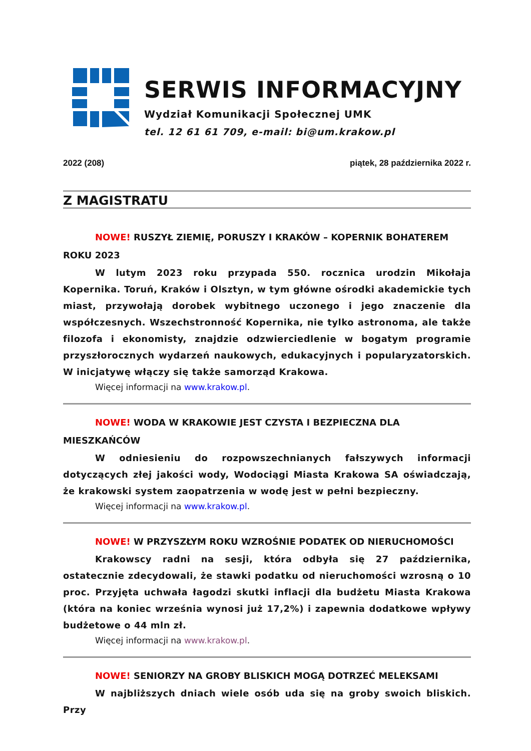SERWIS INFORMACYJNY
Wydział Komunikacji Społecznej UMK
tel. 12 61 61 709, e-mail: bi@um.krakow.pl
2022 (208) piątek, 28 października 2022 r.
Z MAGISTRATU
NOWE! RUSZYŁ ZIEMIĘ, PORUSZY I KRAKÓW – KOPERNIK BOHATEREM ROKU 2023
W lutym 2023 roku przypada 550. rocznica urodzin Mikołaja Kopernika. Toruń, Kraków i Olsztyn, w tym główne ośrodki akademickie tych miast, przywołają dorobek wybitnego uczonego i jego znaczenie dla współczesnych. Wszechstronność Kopernika, nie tylko astronoma, ale także filozofa i ekonomisty, znajdzie odzwierciedlenie w bogatym programie przyszłorocznych wydarzeń naukowych, edukacyjnych i popularyzatorskich. W inicjatywę włączy się także samorząd Krakowa.
Więcej informacji na www.krakow.pl.
NOWE! WODA W KRAKOWIE JEST CZYSTA I BEZPIECZNA DLA MIESZKAŃCÓW
W odniesieniu do rozpowszechnianych fałszywych informacji dotyczących złej jakości wody, Wodociągi Miasta Krakowa SA oświadczają, że krakowski system zaopatrzenia w wodę jest w pełni bezpieczny.
Więcej informacji na www.krakow.pl.
NOWE! W PRZYSZŁYM ROKU WZROŚNIE PODATEK OD NIERUCHOMOŚCI
Krakowscy radni na sesji, która odbyła się 27 października, ostatecznie zdecydowali, że stawki podatku od nieruchomości wzrosną o 10 proc. Przyjęta uchwała łagodzi skutki inflacji dla budżetu Miasta Krakowa (która na koniec września wynosi już 17,2%) i zapewnia dodatkowe wpływy budżetowe o 44 mln zł.
Więcej informacji na www.krakow.pl.
NOWE! SENIORZY NA GROBY BLISKICH MOGĄ DOTRZEĆ MELEKSAMI
W najbliższych dniach wiele osób uda się na groby swoich bliskich. Przy